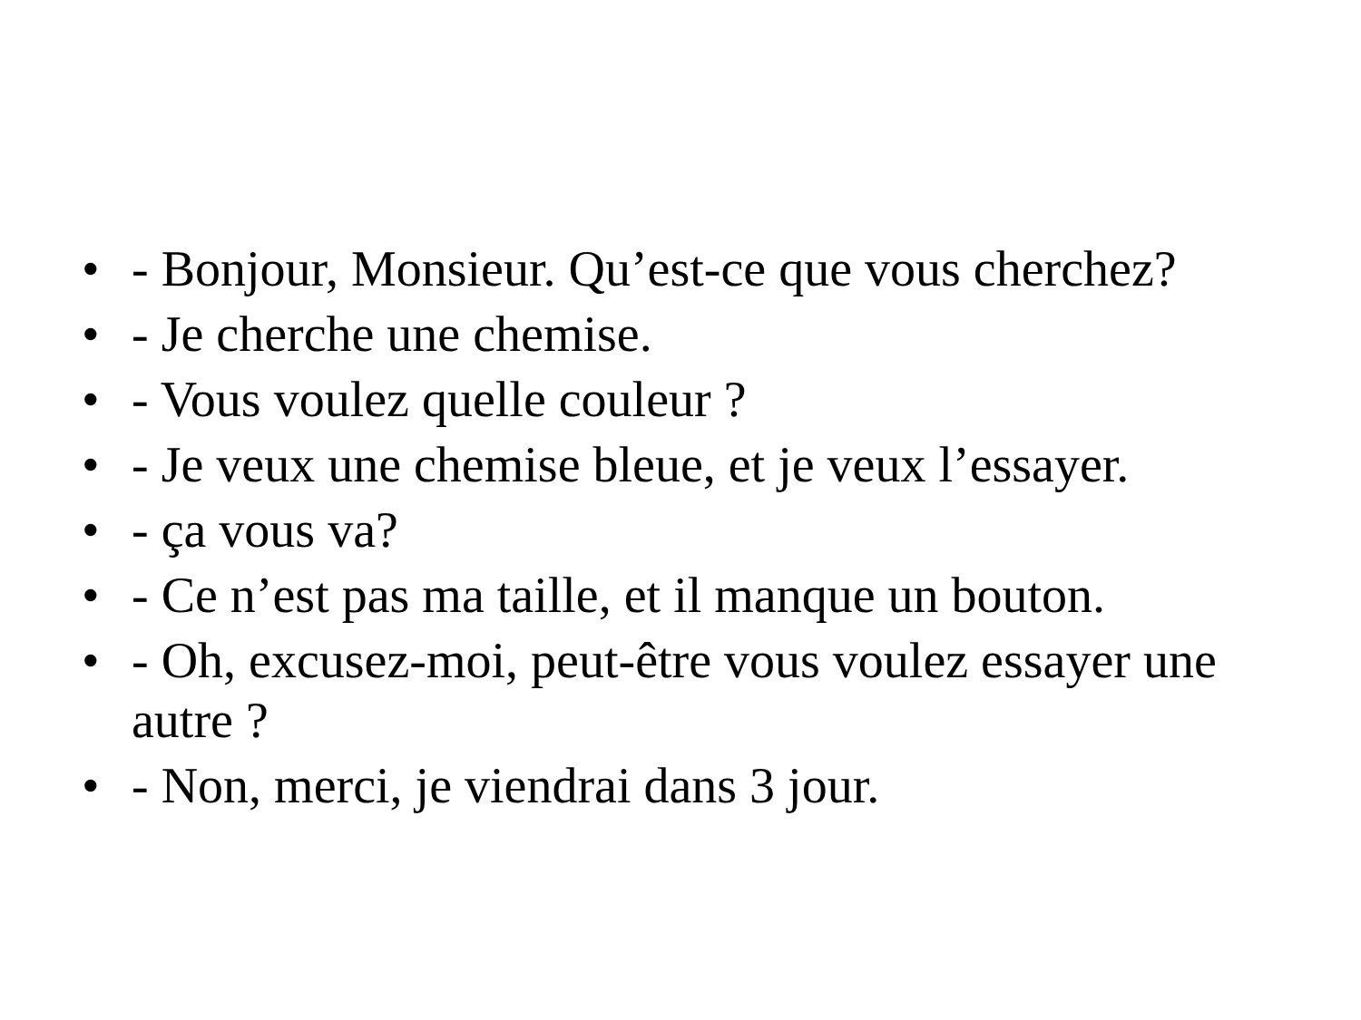• - Bonjour, Monsieur. Qu’est-ce que vous cherchez?
• - Je cherche une chemise.
• - Vous voulez quelle couleur ?
• - Je veux une chemise bleue, et je veux l’essayer.
• - ça vous va?
• - Ce n’est pas ma taille, et il manque un bouton.
• - Oh, excusez-moi, peut-être vous voulez essayer une autre ?
• - Non, merci, je viendrai dans 3 jour.